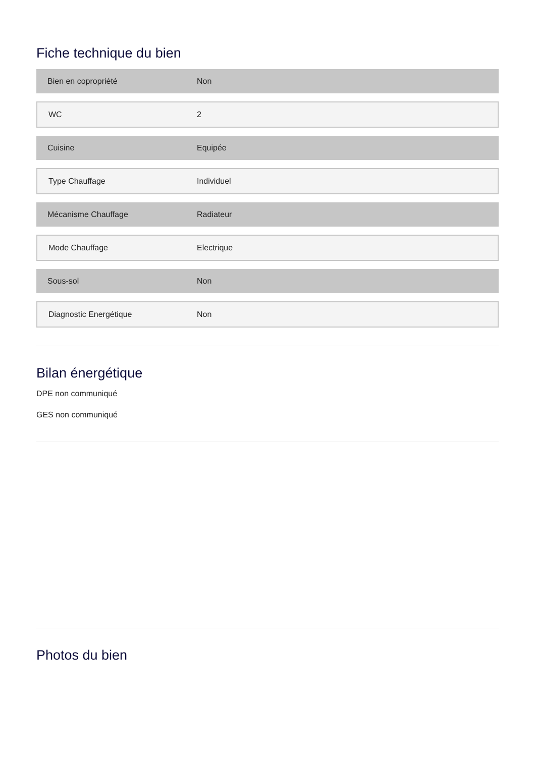Fiche technique du bien
| Bien en copropriété | Non |
| WC | 2 |
| Cuisine | Equipée |
| Type Chauffage | Individuel |
| Mécanisme Chauffage | Radiateur |
| Mode Chauffage | Electrique |
| Sous-sol | Non |
| Diagnostic Energétique | Non |
Bilan énergétique
DPE non communiqué
GES non communiqué
Photos du bien